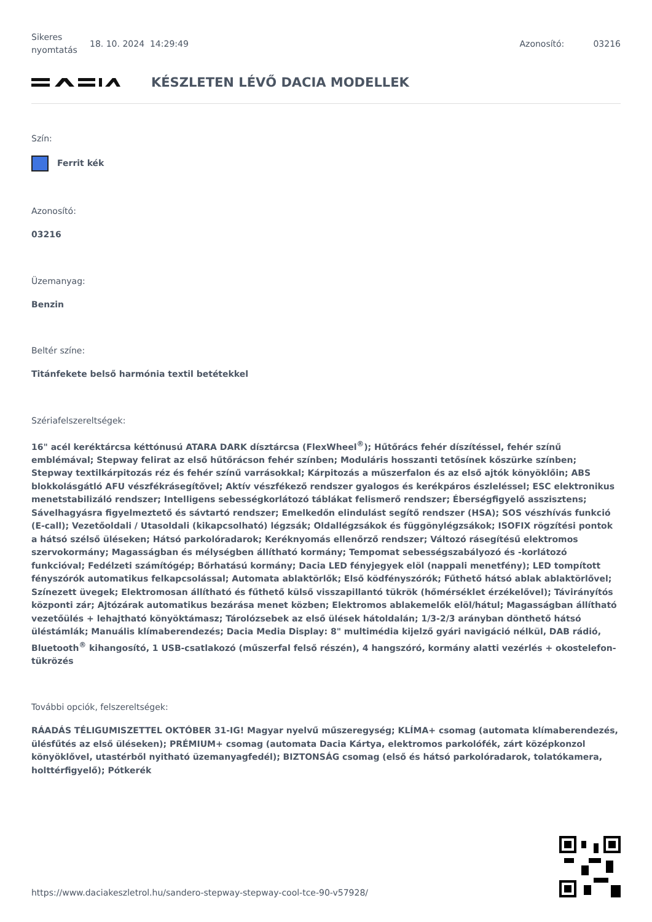Sikeres nyomtatás
18. 10. 2024 14:29:49 Azonosító: 03216
KÉSZLETEN LÉVŐ DACIA MODELLEK
Szín:
Ferrit kék
Azonosító:
03216
Üzemanyag:
Benzin
Beltér színe:
Titánfekete belső harmónia textil betétekkel
Szériafelszereltségek:
16" acél keréktárcsa kéttónusú ATARA DARK dísztárcsa (FlexWheel<sup>®</sup>); Hűtőrács fehér díszítéssel, fehér színű emblémával; Stepway felirat az első hűtőrácson fehér színben; Moduláris hosszanti tetősínek kőszürke színben; Stepway textilkárpitozás réz és fehér színű varrásokkal; Kárpitozás a műszerfalon és az első ajtók könyöklőin; ABS blokkolásgátló AFU vészfékrásegítővel; Aktív vészfékező rendszer gyalogos és kerékpáros észleléssel; ESC elektronikus menetstabilizáló rendszer; Intelligens sebességkorlátozó táblákat felismerő rendszer; Éberségfigyelő asszisztens; Sávelhagyásra figyelmeztető és sávtartó rendszer; Emelkedőn elindulást segítő rendszer (HSA); SOS vészhívás funkció (E-call); Vezetőoldali / Utasoldali (kikapcsolható) légzsák; Oldallégzsákok és függönylégzsákok; ISOFIX rögzítési pontok a hátsó szélső üléseken; Hátsó parkolóradarok; Keréknyomás ellenőrző rendszer; Változó rásegítésű elektromos szervokormány; Magasságban és mélységben állítható kormány; Tempomat sebességszabályozó és -korlátozó funkcióval; Fedélzeti számítógép; Bőrhatású kormány; Dacia LED fényjegyek elöl (nappali menetfény); LED tompított fényszórók automatikus felkapcsolással; Automata ablaktörlők; Első ködfényszórók; Fűthető hátsó ablak ablaktörlővel; Színezett üvegek; Elektromosan állítható és fűthető külső visszapillantó tükrök (hőmérséklet érzékelővel); Távirányítós központi zár; Ajtózárak automatikus bezárása menet közben; Elektromos ablakemelők elöl/hátul; Magasságban állítható vezetőülés + lehajtható könyöktámasz; Tárolózsebek az első ülések hátoldalán; 1/3-2/3 arányban dönthető hátsó üléstámlák; Manuális klímaberendezés; Dacia Media Display: 8" multimédia kijelző gyári navigáció nélkül, DAB rádió, Bluetooth<sup>®</sup> kihangosító, 1 USB-csatlakozó (műszerfal felső részén), 4 hangszóró, kormány alatti vezérlés + okostelefon-tükrözés
További opciók, felszereltségek:
RÁADÁS TÉLIGUMISZETTEL OKTÓBER 31-IG! Magyar nyelvű műszeregység; KLÍMA+ csomag (automata klímaberendezés, ülésfűtés az első üléseken); PRÉMIUM+ csomag (automata Dacia Kártya, elektromos parkolófék, zárt középkonzol könyöklővel, utastérből nyitható üzemanyagfedél); BIZTONSÁG csomag (első és hátsó parkolóradarok, tolatókamera, holttérfigyelő); Pótkerék
https://www.daciakeszletrol.hu/sandero-stepway-stepway-cool-tce-90-v57928/